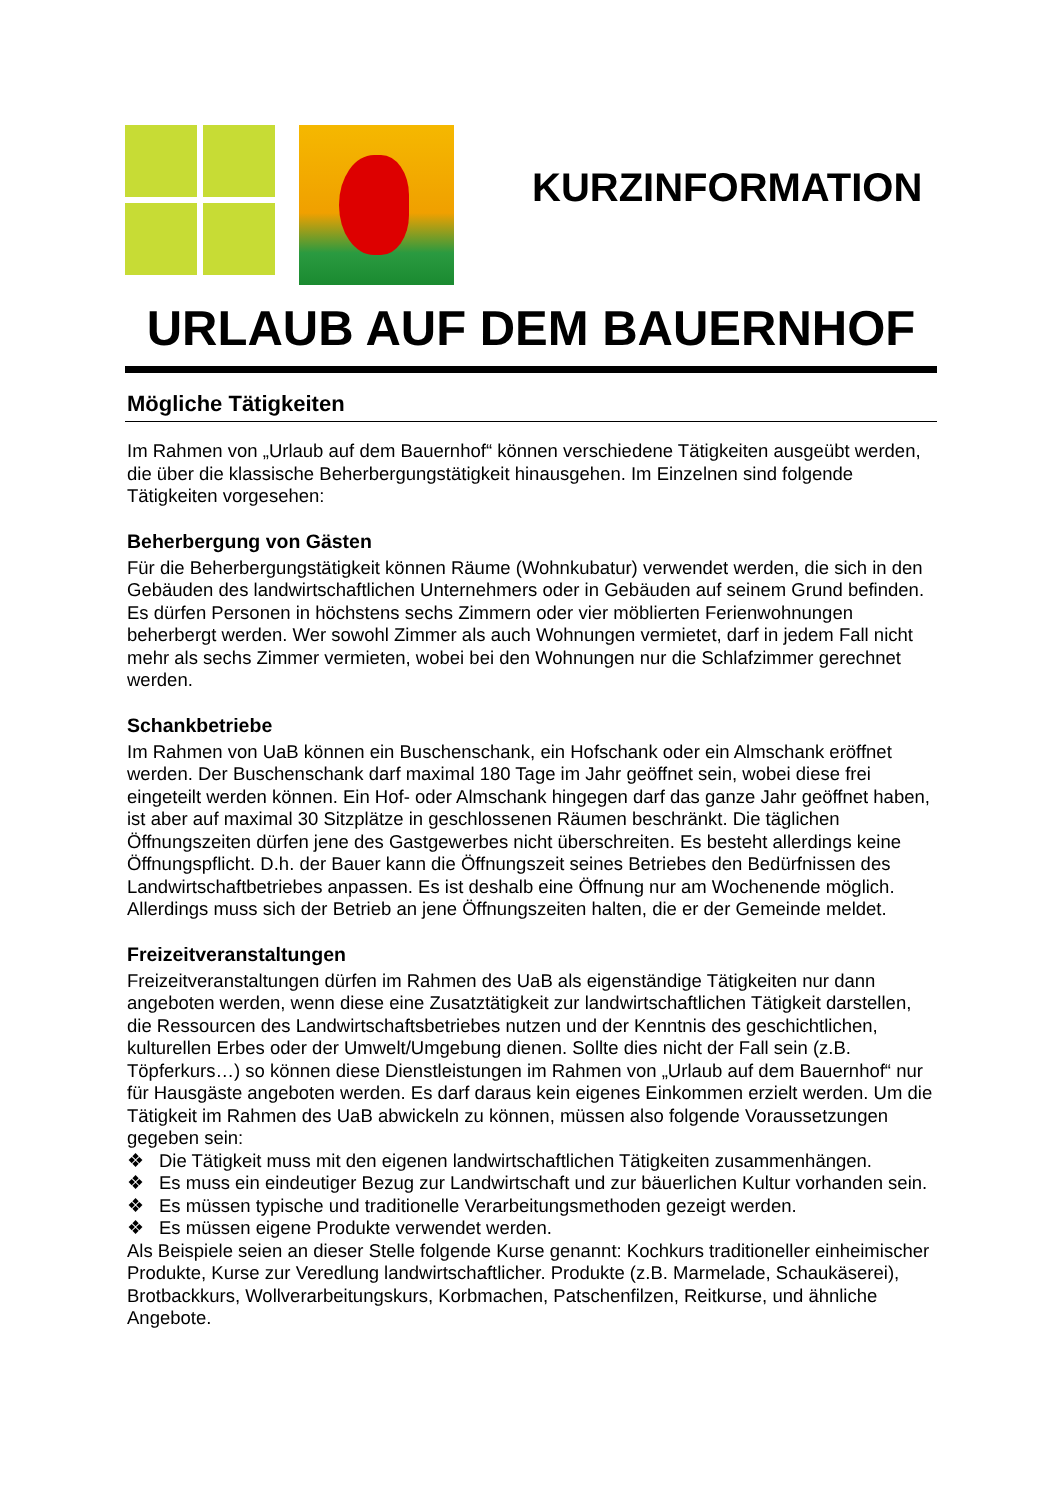KURZINFORMATION
URLAUB AUF DEM BAUERNHOF
Mögliche Tätigkeiten
Im Rahmen von „Urlaub auf dem Bauernhof“ können verschiedene Tätigkeiten ausgeübt werden, die über die klassische Beherbergungstätigkeit hinausgehen. Im Einzelnen sind folgende Tätigkeiten vorgesehen:
Beherbergung von Gästen
Für die Beherbergungstätigkeit können Räume (Wohnkubatur) verwendet werden, die sich in den Gebäuden des landwirtschaftlichen Unternehmers oder in Gebäuden auf seinem Grund befinden. Es dürfen Personen in höchstens sechs Zimmern oder vier möblierten Ferienwohnungen beherbergt werden. Wer sowohl Zimmer als auch Wohnungen vermietet, darf in jedem Fall nicht mehr als sechs Zimmer vermieten, wobei bei den Wohnungen nur die Schlafzimmer gerechnet werden.
Schankbetriebe
Im Rahmen von UaB können ein Buschenschank, ein Hofschank oder ein Almschank eröffnet werden. Der Buschenschank darf maximal 180 Tage im Jahr geöffnet sein, wobei diese frei eingeteilt werden können. Ein Hof- oder Almschank hingegen darf das ganze Jahr geöffnet haben, ist aber auf maximal 30 Sitzplätze in geschlossenen Räumen beschränkt. Die täglichen Öffnungszeiten dürfen jene des Gastgewerbes nicht überschreiten. Es besteht allerdings keine Öffnungspflicht. D.h. der Bauer kann die Öffnungszeit seines Betriebes den Bedürfnissen des Landwirtschaftbetriebes anpassen. Es ist deshalb eine Öffnung nur am Wochenende möglich. Allerdings muss sich der Betrieb an jene Öffnungszeiten halten, die er der Gemeinde meldet.
Freizeitveranstaltungen
Freizeitveranstaltungen dürfen im Rahmen des UaB als eigenständige Tätigkeiten nur dann angeboten werden, wenn diese eine Zusatztätigkeit zur landwirtschaftlichen Tätigkeit darstellen, die Ressourcen des Landwirtschaftsbetriebes nutzen und der Kenntnis des geschichtlichen, kulturellen Erbes oder der Umwelt/Umgebung dienen. Sollte dies nicht der Fall sein (z.B. Töpferkurs…) so können diese Dienstleistungen im Rahmen von „Urlaub auf dem Bauernhof“ nur für Hausgäste angeboten werden. Es darf daraus kein eigenes Einkommen erzielt werden. Um die Tätigkeit im Rahmen des UaB abwickeln zu können, müssen also folgende Voraussetzungen gegeben sein:
❖ Die Tätigkeit muss mit den eigenen landwirtschaftlichen Tätigkeiten zusammenhängen.
❖ Es muss ein eindeutiger Bezug zur Landwirtschaft und zur bäuerlichen Kultur vorhanden sein.
❖ Es müssen typische und traditionelle Verarbeitungsmethoden gezeigt werden.
❖ Es müssen eigene Produkte verwendet werden.
Als Beispiele seien an dieser Stelle folgende Kurse genannt: Kochkurs traditioneller einheimischer Produkte, Kurse zur Veredlung landwirtschaftlicher. Produkte (z.B. Marmelade, Schaukäserei), Brotbackkurs, Wollverarbeitungskurs, Korbmachen, Patschenfilzen, Reitkurse, und ähnliche Angebote.